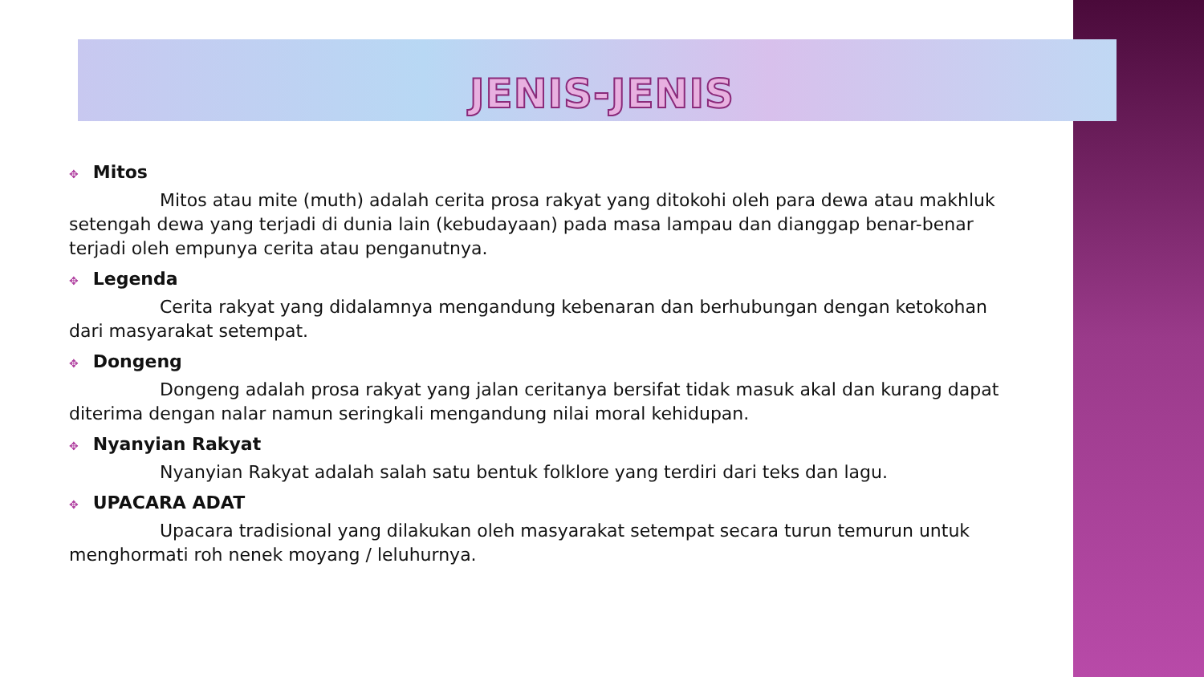JENIS-JENIS
✥ Mitos
Mitos atau mite (muth) adalah cerita prosa rakyat yang ditokohi oleh para dewa atau makhluk setengah dewa yang terjadi di dunia lain (kebudayaan) pada masa lampau dan dianggap benar-benar terjadi oleh empunya cerita atau penganutnya.
✥ Legenda
Cerita rakyat yang didalamnya mengandung kebenaran dan berhubungan dengan ketokohan dari masyarakat setempat.
✥ Dongeng
Dongeng adalah prosa rakyat yang jalan ceritanya bersifat tidak masuk akal dan kurang dapat diterima dengan nalar namun seringkali mengandung nilai moral kehidupan.
✥ Nyanyian Rakyat
Nyanyian Rakyat adalah salah satu bentuk folklore yang terdiri dari teks dan lagu.
✥ UPACARA ADAT
Upacara tradisional yang dilakukan oleh masyarakat setempat secara turun temurun untuk menghormati roh nenek moyang / leluhurnya.